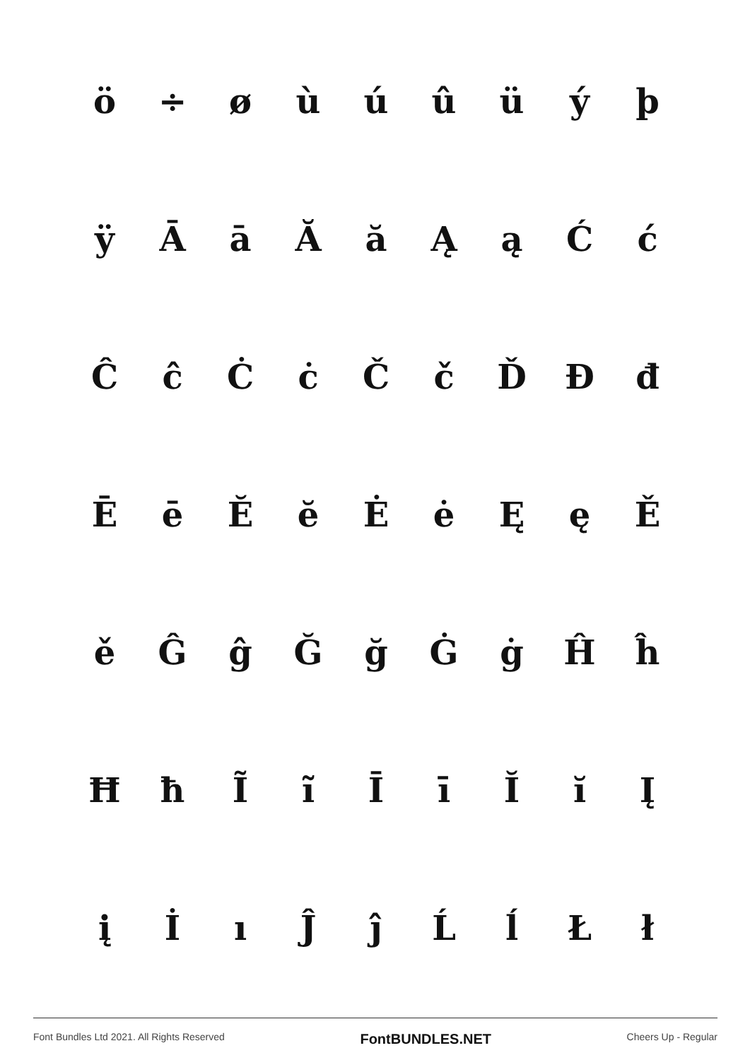| ö | ÷ | ø | ù | ú | û | ü | ý | þ |
| ÿ | Ā | ā | Ă | ă | Ą | ą | Ć | ć |
| Ĉ | ĉ | Ċ | ċ | Č | č | Ď | Đ | đ |
| Ē | ē | Ĕ | ĕ | Ė | ė | Ę | ę | Ě |
| ě | Ĝ | ĝ | Ğ | ğ | Ġ | ġ | Ĥ | ĥ |
| Ħ | ħ | Ĩ | ĩ | Ī | ī | Ĭ | ĭ | Į |
| į | İ | ı | Ĵ | ĵ | Ĺ | ĺ | Ł | ł |
Font Bundles Ltd 2021. All Rights Reserved FontBUNDLES.NET Cheers Up - Regular